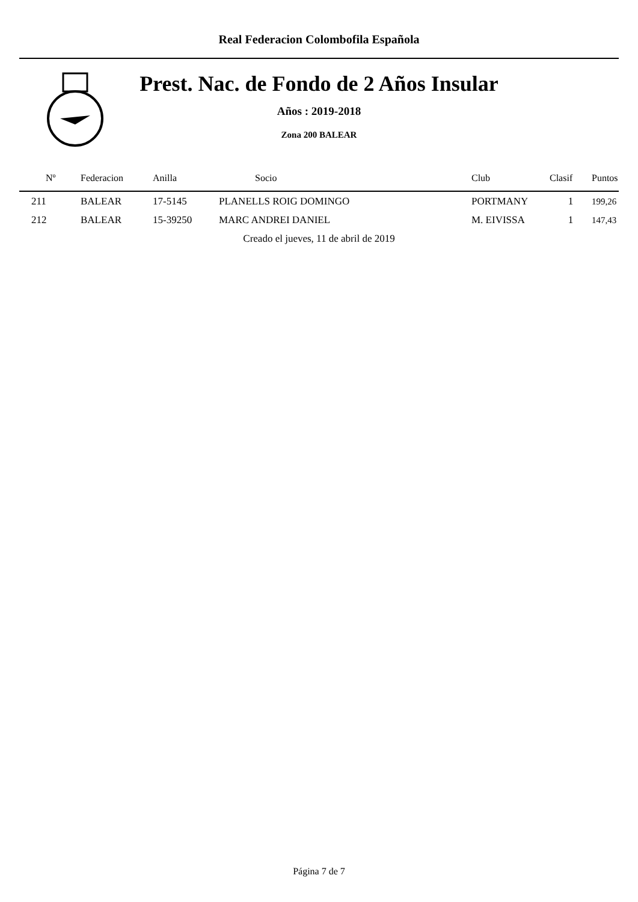Real Federacion Colombofila Española
Prest. Nac. de Fondo de 2 Años Insular
Años : 2019-2018
Zona 200 BALEAR
| Nº | Federacion | Anilla | Socio | Club | Clasif | Puntos |
| --- | --- | --- | --- | --- | --- | --- |
| 211 | BALEAR | 17-5145 | PLANELLS ROIG DOMINGO | PORTMANY | 1 | 199,26 |
| 212 | BALEAR | 15-39250 | MARC ANDREI DANIEL | M. EIVISSA | 1 | 147,43 |
| Creado el jueves, 11 de abril de 2019 | | | | | | |
Página 7 de 7